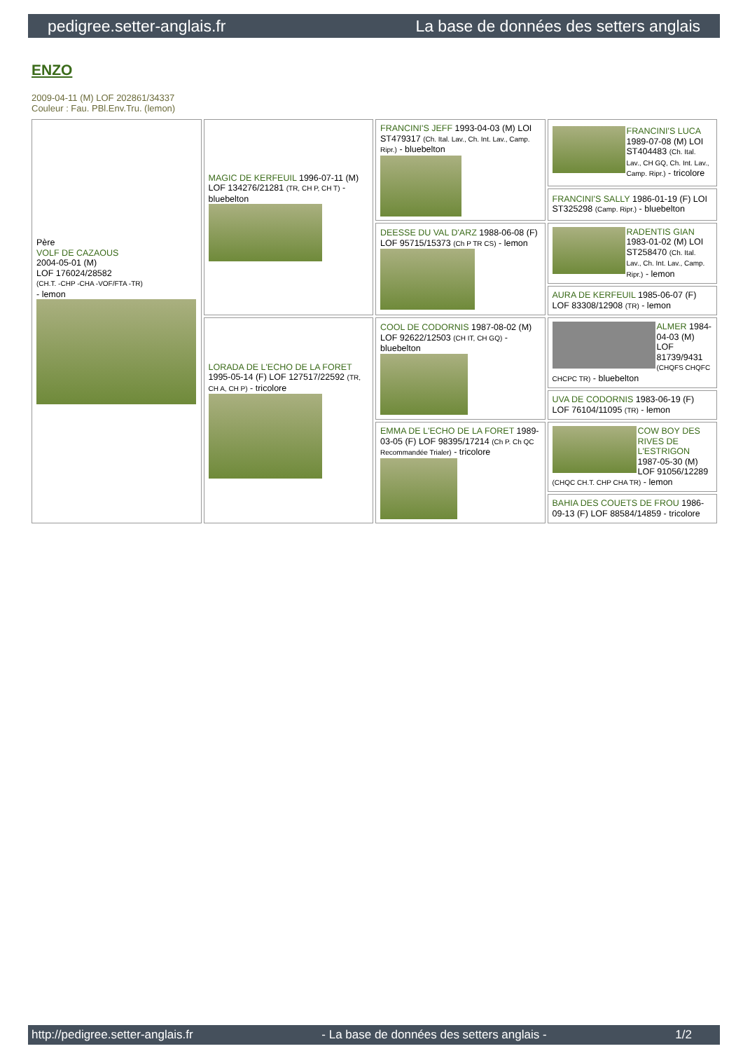pedigree.setter-anglais.fr La base de données des setters anglais
ENZO
2009-04-11 (M) LOF 202861/34337
Couleur : Fau. PBl.Env.Tru. (lemon)
| Père VOLF DE CAZAOUS 2004-05-01 (M) LOF 176024/28582 (CH.T. -CHP -CHA -VOF/FTA -TR) - lemon | MAGIC DE KERFEUIL 1996-07-11 (M) LOF 134276/21281 (TR, CH P, CH T) - bluebelton | FRANCINI'S JEFF 1993-04-03 (M) LOI ST479317 (Ch. Ital. Lav., Ch. Int. Lav., Camp. Ripr.) - bluebelton | FRANCINI'S LUCA 1989-07-08 (M) LOI ST404483 (Ch. Ital. Lav., CH GQ, Ch. Int. Lav., Camp. Ripr.) - tricolore |
| | | | FRANCINI'S SALLY 1986-01-19 (F) LOI ST325298 (Camp. Ripr.) - bluebelton |
| | | DEESSE DU VAL D'ARZ 1988-06-08 (F) LOF 95715/15373 (Ch P TR CS) - lemon | RADENTIS GIAN 1983-01-02 (M) LOI ST258470 (Ch. Ital. Lav., Ch. Int. Lav., Camp. Ripr.) - lemon |
| | | | AURA DE KERFEUIL 1985-06-07 (F) LOF 83308/12908 (TR) - lemon |
| | LORADA DE L'ECHO DE LA FORET 1995-05-14 (F) LOF 127517/22592 (TR, CH A, CH P) - tricolore | COOL DE CODORNIS 1987-08-02 (M) LOF 92622/12503 (CH IT, CH GQ) - bluebelton | ALMER 1984-04-03 (M) LOF 81739/9431 (CHQFS CHQFC CHCPC TR) - bluebelton |
| | | | UVA DE CODORNIS 1983-06-19 (F) LOF 76104/11095 (TR) - lemon |
| | | EMMA DE L'ECHO DE LA FORET 1989-03-05 (F) LOF 98395/17214 (Ch P. Ch QC Recommandée Trialer) - tricolore | COW BOY DES RIVES DE L'ESTRIGON 1987-05-30 (M) LOF 91056/12289 (CHQC CH.T. CHP CHA TR) - lemon |
| | | | BAHIA DES COUETS DE FROU 1986-09-13 (F) LOF 88584/14859 - tricolore |
http://pedigree.setter-anglais.fr - La base de données des setters anglais - 1/2